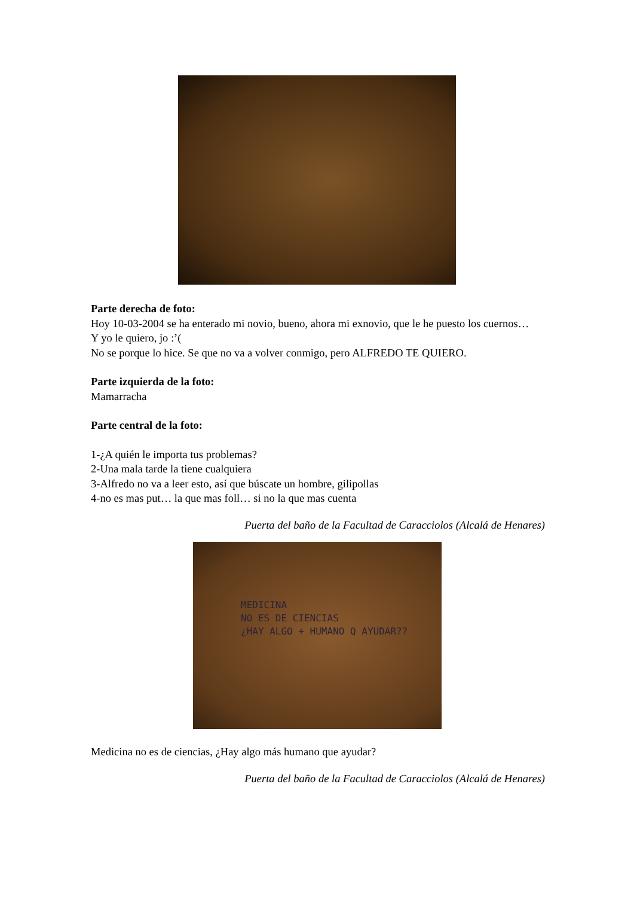Parte derecha de foto:
Hoy 10-03-2004 se ha enterado mi novio, bueno, ahora mi exnovio, que le he puesto los cuernos…
Y yo le quiero, jo :’(
No se porque lo hice. Se que no va a volver conmigo, pero ALFREDO TE QUIERO.
Parte izquierda de la foto:
Mamarracha
Parte central de la foto:
1-¿A quién le importa tus problemas?
2-Una mala tarde la tiene cualquiera
3-Alfredo no va a leer esto, así que búscate un hombre, gilipollas
4-no es mas put… la que mas foll… si no la que mas cuenta
Puerta del baño de la Facultad de Caracciolos (Alcalá de Henares)
MEDICINA
NO ES DE CIENCIAS
¿HAY ALGO + HUMANO Q AYUDAR??
Medicina no es de ciencias, ¿Hay algo más humano que ayudar?
Puerta del baño de la Facultad de Caracciolos (Alcalá de Henares)